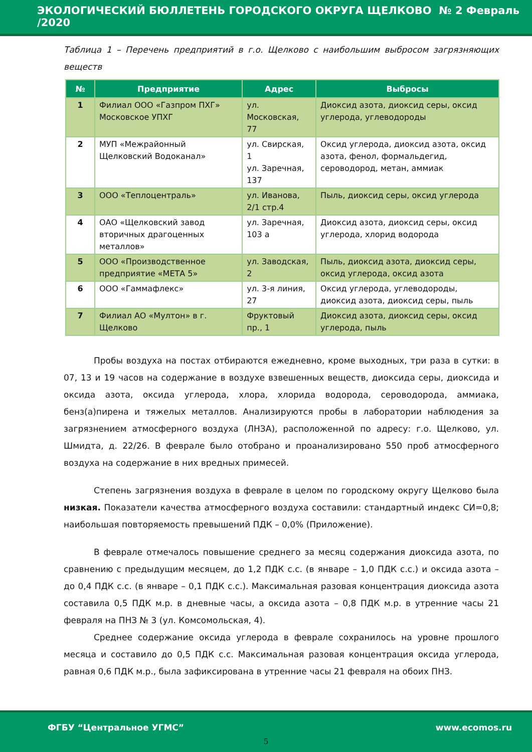ЭКОЛОГИЧЕСКИЙ БЮЛЛЕТЕНЬ ГОРОДСКОГО ОКРУГА ЩЕЛКОВО № 2 Февраль /2020
Таблица 1 – Перечень предприятий в г.о. Щелково с наибольшим выбросом загрязняющих веществ
| № | Предприятие | Адрес | Выбросы |
| --- | --- | --- | --- |
| 1 | Филиал ООО «Газпром ПХГ» Московское УПХГ | ул. Московская, 77 | Диоксид азота, диоксид серы, оксид углерода, углеводороды |
| 2 | МУП «Межрайонный Щелковский Водоканал» | ул. Свирская, 1 ул. Заречная, 137 | Оксид углерода, диоксид азота, оксид азота, фенол, формальдегид, сероводород, метан, аммиак |
| 3 | ООО «Теплоцентраль» | ул. Иванова, 2/1 стр.4 | Пыль, диоксид серы, оксид углерода |
| 4 | ОАО «Щелковский завод вторичных драгоценных металлов» | ул. Заречная, 103 а | Диоксид азота, диоксид серы, оксид углерода, хлорид водорода |
| 5 | ООО «Производственное предприятие «МЕТА 5» | ул. Заводская, 2 | Пыль, диоксид азота, диоксид серы, оксид углерода, оксид азота |
| 6 | ООО «Гаммафлекс» | ул. 3-я линия, 27 | Оксид углерода, углеводороды, диоксид азота, диоксид серы, пыль |
| 7 | Филиал АО «Мултон» в г. Щелково | Фруктовый пр., 1 | Диоксид азота, диоксид серы, оксид углерода, пыль |
Пробы воздуха на постах отбираются ежедневно, кроме выходных, три раза в сутки: в 07, 13 и 19 часов на содержание в воздухе взвешенных веществ, диоксида серы, диоксида и оксида азота, оксида углерода, хлора, хлорида водорода, сероводорода, аммиака, бенз(а)пирена и тяжелых металлов. Анализируются пробы в лаборатории наблюдения за загрязнением атмосферного воздуха (ЛНЗА), расположенной по адресу: г.о. Щелково, ул. Шмидта, д. 22/26. В феврале было отобрано и проанализировано 550 проб атмосферного воздуха на содержание в них вредных примесей.
Степень загрязнения воздуха в феврале в целом по городскому округу Щелково была низкая. Показатели качества атмосферного воздуха составили: стандартный индекс СИ=0,8; наибольшая повторяемость превышений ПДК – 0,0% (Приложение).
В феврале отмечалось повышение среднего за месяц содержания диоксида азота, по сравнению с предыдущим месяцем, до 1,2 ПДК с.с. (в январе – 1,0 ПДК с.с.) и оксида азота – до 0,4 ПДК с.с. (в январе – 0,1 ПДК с.с.). Максимальная разовая концентрация диоксида азота составила 0,5 ПДК м.р. в дневные часы, а оксида азота – 0,8 ПДК м.р. в утренние часы 21 февраля на ПНЗ № 3 (ул. Комсомольская, 4).
Среднее содержание оксида углерода в феврале сохранилось на уровне прошлого месяца и составило до 0,5 ПДК с.с. Максимальная разовая концентрация оксида углерода, равная 0,6 ПДК м.р., была зафиксирована в утренние часы 21 февраля на обоих ПНЗ.
ФГБУ “Центральное УГМС” www.ecomos.ru
5